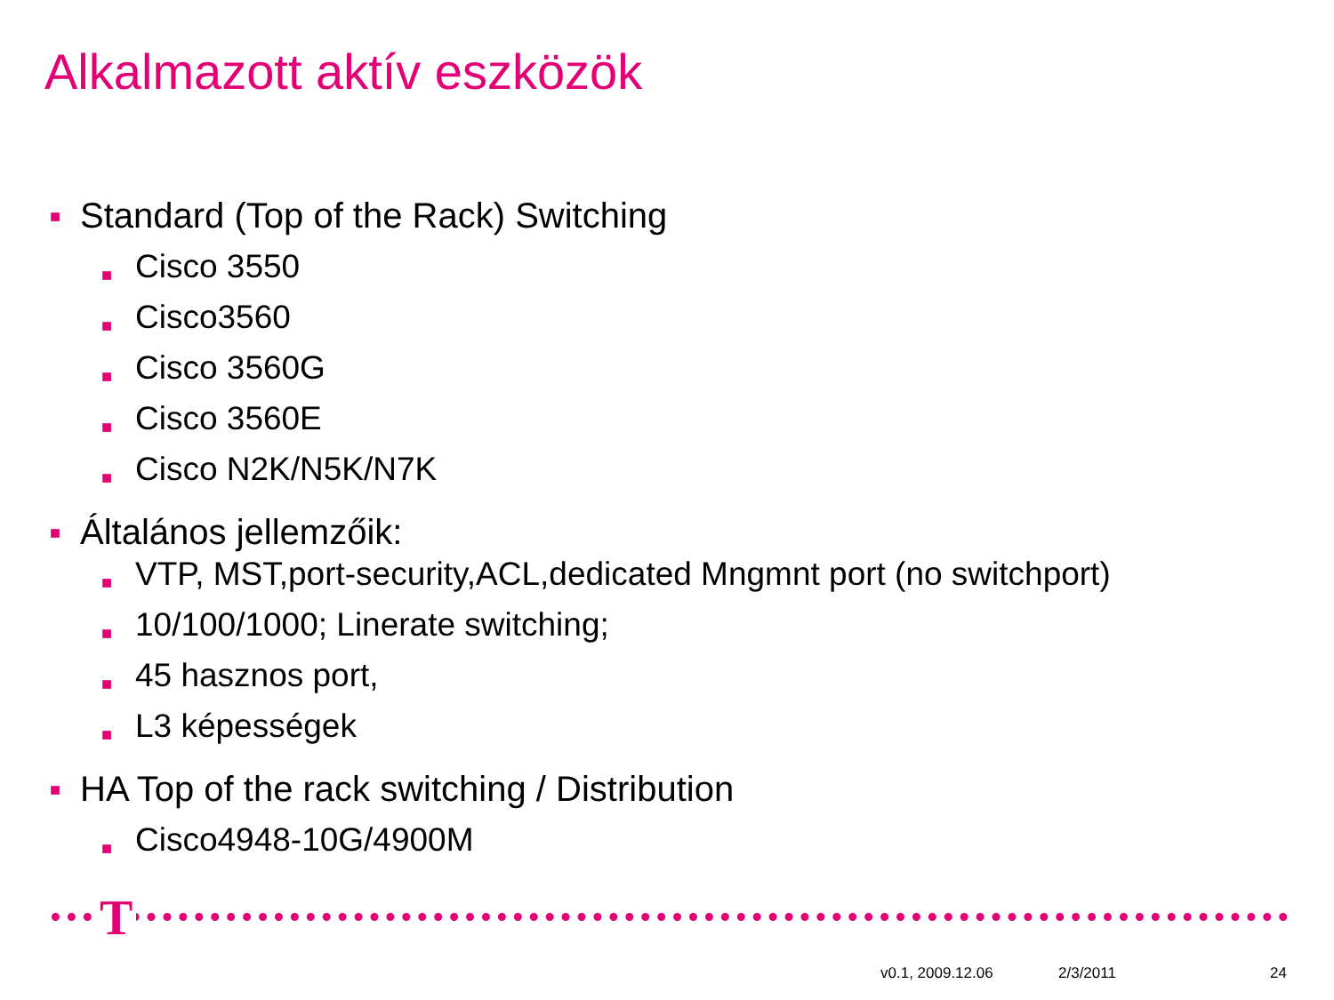Alkalmazott aktív eszközök
■ Standard (Top of the Rack) Switching
■ Cisco 3550
■ Cisco3560
■ Cisco 3560G
■ Cisco 3560E
■ Cisco N2K/N5K/N7K
■ Általános jellemzőik:
■ VTP, MST,port-security,ACL,dedicated Mngmnt port (no switchport)
■ 10/100/1000; Linerate switching;
■ 45 hasznos port,
■ L3 képességek
■ HA Top of the rack switching / Distribution
■ Cisco4948-10G/4900M
T
v0.1, 2009.12.06 2/3/2011 24